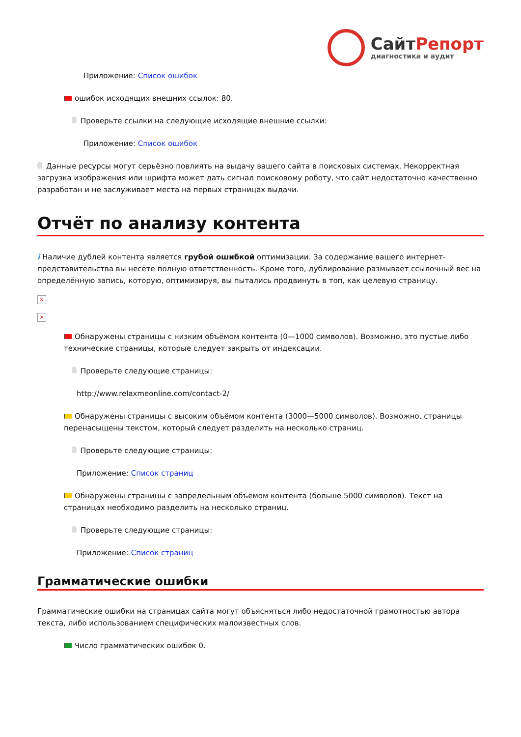СайтРепорт
диагностика и аудит
Приложение: Список ошибок
ошибок исходящих внешних ссылок: 80.
Проверьте ссылки на следующие исходящие внешние ссылки:
Приложение: Список ошибок
Данные ресурсы могут серьёзно повлиять на выдачу вашего сайта в поисковых системах. Некорректная загрузка изображения или шрифта может дать сигнал поисковому роботу, что сайт недостаточно качественно разработан и не заслуживает места на первых страницах выдачи.
Отчёт по анализу контента
i Наличие дублей контента является грубой ошибкой оптимизации. За содержание вашего интернет-представительства вы несёте полную ответственность. Кроме того, дублирование размывает ссылочный вес на определённую запись, которую, оптимизируя, вы пытались продвинуть в топ, как целевую страницу.
×
×
Обнаружены страницы с низким объёмом контента (0—1000 символов). Возможно, это пустые либо технические страницы, которые следует закрыть от индексации.
Проверьте следующие страницы:
http://www.relaxmeonline.com/contact-2/
Обнаружены страницы с высоким объёмом контента (3000—5000 символов). Возможно, страницы перенасыщены текстом, который следует разделить на несколько страниц.
Проверьте следующие страницы:
Приложение: Список страниц
Обнаружены страницы с запредельным объёмом контента (больше 5000 символов). Текст на страницах необходимо разделить на несколько страниц.
Проверьте следующие страницы:
Приложение: Список страниц
Грамматические ошибки
Грамматические ошибки на страницах сайта могут объясняться либо недостаточной грамотностью автора текста, либо использованием специфических малоизвестных слов.
Число грамматических ошибок 0.